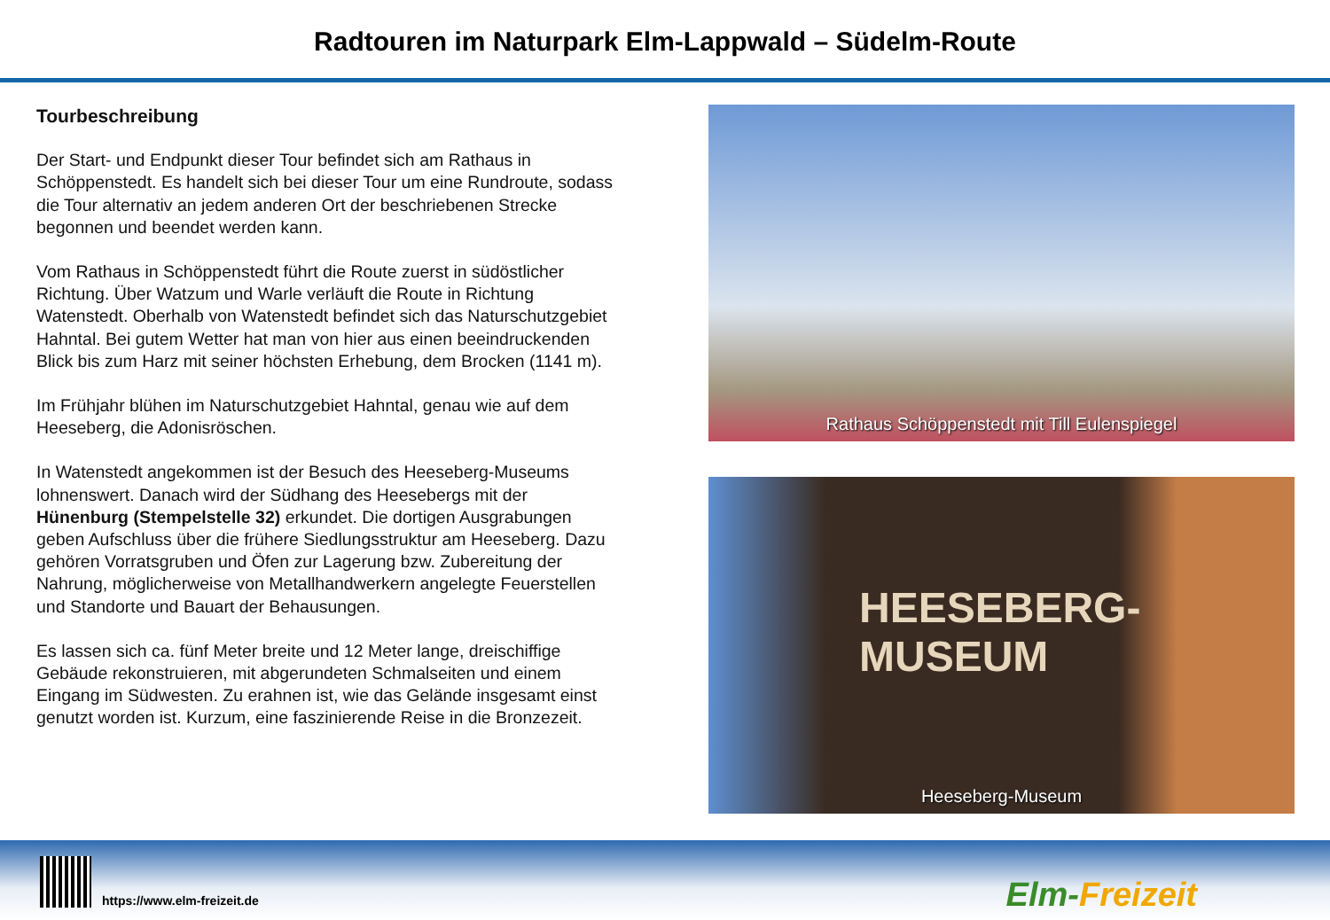Radtouren im Naturpark Elm-Lappwald – Südelm-Route
Tourbeschreibung
Der Start- und Endpunkt dieser Tour befindet sich am Rathaus in Schöppenstedt. Es handelt sich bei dieser Tour um eine Rundroute, sodass die Tour alternativ an jedem anderen Ort der beschriebenen Strecke begonnen und beendet werden kann.
Vom Rathaus in Schöppenstedt führt die Route zuerst in südöstlicher Richtung. Über Watzum und Warle verläuft die Route in Richtung Watenstedt. Oberhalb von Watenstedt befindet sich das Naturschutzgebiet Hahntal. Bei gutem Wetter hat man von hier aus einen beeindruckenden Blick bis zum Harz mit seiner höchsten Erhebung, dem Brocken (1141 m).
Im Frühjahr blühen im Naturschutzgebiet Hahntal, genau wie auf dem Heeseberg, die Adonisröschen.
In Watenstedt angekommen ist der Besuch des Heeseberg-Museums lohnenswert. Danach wird der Südhang des Heesebergs mit der Hünenburg (Stempelstelle 32) erkundet. Die dortigen Ausgrabungen geben Aufschluss über die frühere Siedlungsstruktur am Heeseberg. Dazu gehören Vorratsgruben und Öfen zur Lagerung bzw. Zubereitung der Nahrung, möglicherweise von Metallhandwerkern angelegte Feuerstellen und Standorte und Bauart der Behausungen.
Es lassen sich ca. fünf Meter breite und 12 Meter lange, dreischiffige Gebäude rekonstruieren, mit abgerundeten Schmalseiten und einem Eingang im Südwesten. Zu erahnen ist, wie das Gelände insgesamt einst genutzt worden ist. Kurzum, eine faszinierende Reise in die Bronzezeit.
Rathaus Schöppenstedt mit Till Eulenspiegel
HEESEBERG-
MUSEUM
Heeseberg-Museum
https://www.elm-freizeit.de Elm-Freizeit